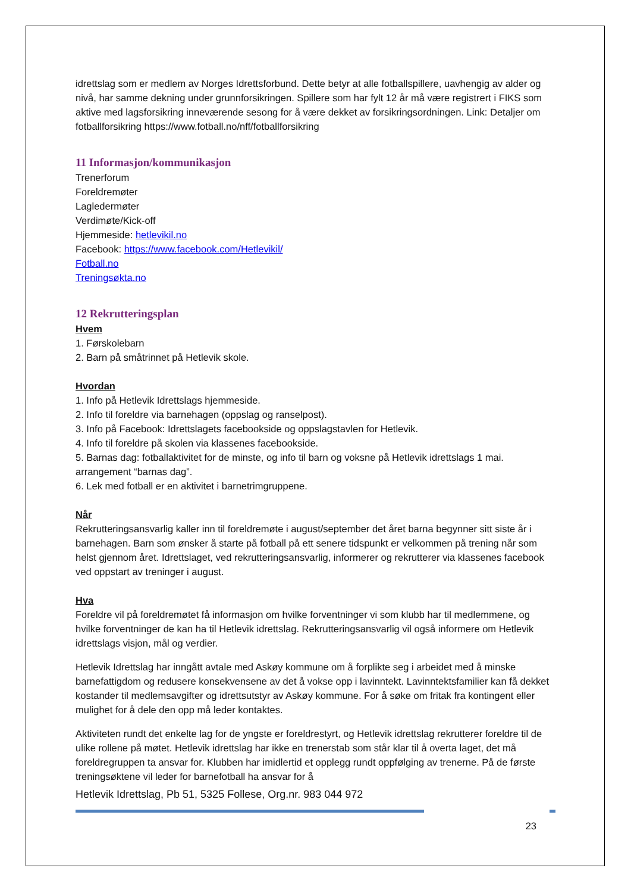idrettslag som er medlem av Norges Idrettsforbund. Dette betyr at alle fotballspillere, uavhengig av alder og nivå, har samme dekning under grunnforsikringen. Spillere som har fylt 12 år må være registrert i FIKS som aktive med lagsforsikring inneværende sesong for å være dekket av forsikringsordningen. Link: Detaljer om fotballforsikring https://www.fotball.no/nff/fotballforsikring
11 Informasjon/kommunikasjon
Trenerforum
Foreldremøter
Lagledermøter
Verdimøte/Kick-off
Hjemmeside: hetlevikil.no
Facebook: https://www.facebook.com/Hetlevikil/
Fotball.no
Treningsøkta.no
12 Rekrutteringsplan
Hvem
1. Førskolebarn
2. Barn på småtrinnet på Hetlevik skole.
Hvordan
1. Info på Hetlevik Idrettslags hjemmeside.
2. Info til foreldre via barnehagen (oppslag og ranselpost).
3. Info på Facebook: Idrettslagets facebookside og oppslagstavlen for Hetlevik.
4. Info til foreldre på skolen via klassenes facebookside.
5. Barnas dag: fotballaktivitet for de minste, og info til barn og voksne på Hetlevik idrettslags 1 mai. arrangement “barnas dag”.
6. Lek med fotball er en aktivitet i barnetrimgruppene.
Når
Rekrutteringsansvarlig kaller inn til foreldremøte i august/september det året barna begynner sitt siste år i barnehagen. Barn som ønsker å starte på fotball på ett senere tidspunkt er velkommen på trening når som helst gjennom året. Idrettslaget, ved rekrutteringsansvarlig, informerer og rekrutterer via klassenes facebook ved oppstart av treninger i august.
Hva
Foreldre vil på foreldremøtet få informasjon om hvilke forventninger vi som klubb har til medlemmene, og hvilke forventninger de kan ha til Hetlevik idrettslag. Rekrutteringsansvarlig vil også informere om Hetlevik idrettslags visjon, mål og verdier.
Hetlevik Idrettslag har inngått avtale med Askøy kommune om å forplikte seg i arbeidet med å minske barnefattigdom og redusere konsekvensene av det å vokse opp i lavinntekt. Lavinntektsfamilier kan få dekket kostander til medlemsavgifter og idrettsutstyr av Askøy kommune. For å søke om fritak fra kontingent eller mulighet for å dele den opp må leder kontaktes.
Aktiviteten rundt det enkelte lag for de yngste er foreldrestyrt, og Hetlevik idrettslag rekrutterer foreldre til de ulike rollene på møtet. Hetlevik idrettslag har ikke en trenerstab som står klar til å overta laget, det må foreldregruppen ta ansvar for. Klubben har imidlertid et opplegg rundt oppfølging av trenerne. På de første treningsøktene vil leder for barnefotball ha ansvar for å
Hetlevik Idrettslag, Pb 51, 5325 Follese, Org.nr. 983 044 972
23